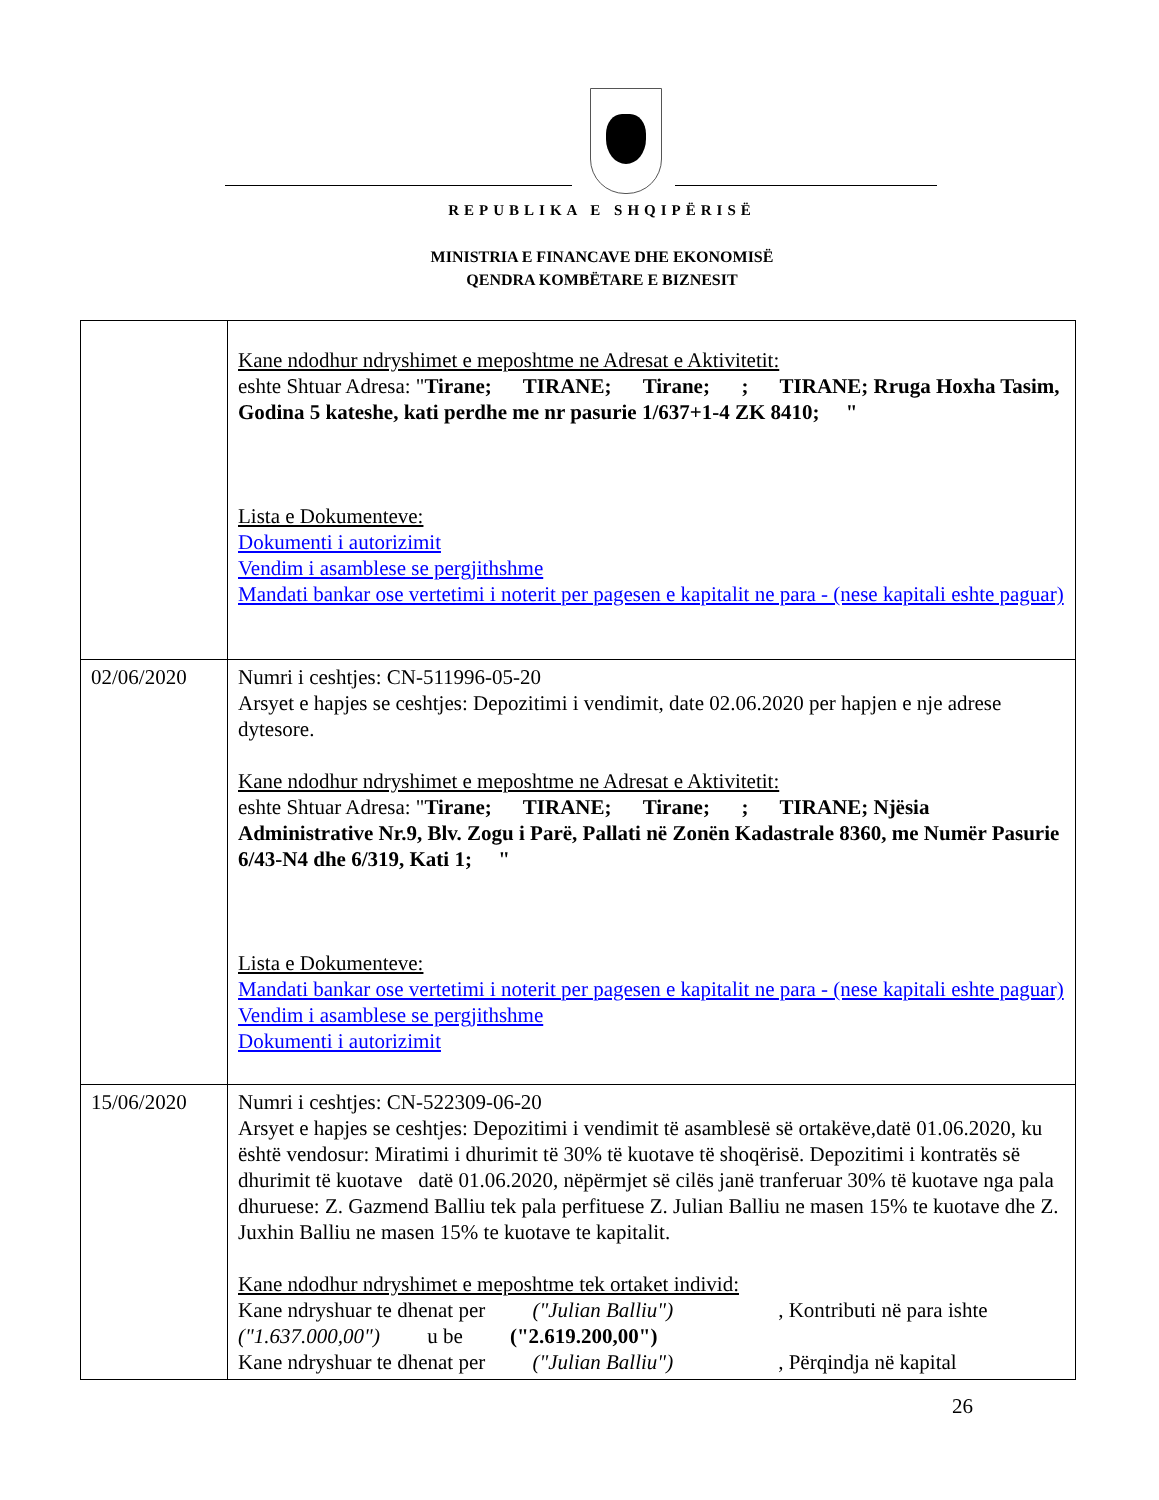REPUBLIKA E SHQIPËRISË
MINISTRIA E FINANCAVE DHE EKONOMISË
QENDRA KOMBËTARE E BIZNESIT
| | Kane ndodhur ndryshimet e meposhtme ne Adresat e Aktivitetit: eshte Shtuar Adresa: " Tirane; TIRANE; Tirane; ; TIRANE; Rruga Hoxha Tasim, Godina 5 kateshe, kati perdhe me nr pasurie 1/637+1-4 ZK 8410; " Lista e Dokumenteve: Dokumenti i autorizimit Vendim i asamblese se pergjithshme Mandati bankar ose vertetimi i noterit per pagesen e kapitalit ne para - (nese kapitali eshte paguar) |
| 02/06/2020 | Numri i ceshtjes: CN-511996-05-20 Arsyet e hapjes se ceshtjes: Depozitimi i vendimit, date 02.06.2020 per hapjen e nje adrese dytesore. Kane ndodhur ndryshimet e meposhtme ne Adresat e Aktivitetit: eshte Shtuar Adresa: " Tirane; TIRANE; Tirane; ; TIRANE; Njësia Administrative Nr.9, Blv. Zogu i Parë, Pallati në Zonën Kadastrale 8360, me Numër Pasurie 6/43-N4 dhe 6/319, Kati 1; " Lista e Dokumenteve: Mandati bankar ose vertetimi i noterit per pagesen e kapitalit ne para - (nese kapitali eshte paguar) Vendim i asamblese se pergjithshme Dokumenti i autorizimit |
| 15/06/2020 | Numri i ceshtjes: CN-522309-06-20 Arsyet e hapjes se ceshtjes: Depozitimi i vendimit të asamblesë së ortakëve,datë 01.06.2020, ku është vendosur: Miratimi i dhurimit të 30% të kuotave të shoqërisë. Depozitimi i kontratës së dhurimit të kuotave datë 01.06.2020, nëpërmjet së cilës janë tranferuar 30% të kuotave nga pala dhuruese: Z. Gazmend Balliu tek pala perfituese Z. Julian Balliu ne masen 15% te kuotave dhe Z. Juxhin Balliu ne masen 15% te kuotave te kapitalit. Kane ndodhur ndryshimet e meposhtme tek ortaket individ: Kane ndryshuar te dhenat per ("Julian Balliu") , Kontributi në para ishte ("1.637.000,00") u be ("2.619.200,00") Kane ndryshuar te dhenat per ("Julian Balliu") , Përqindja në kapital |
26